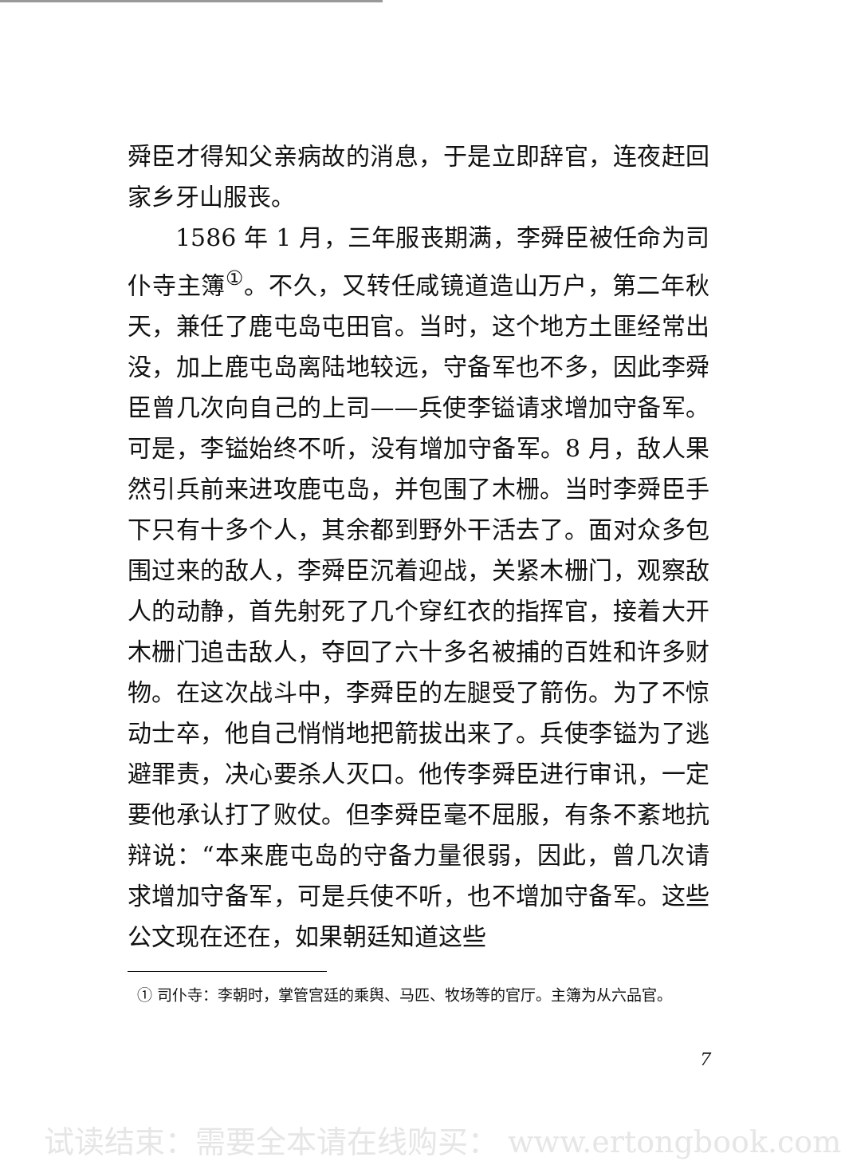舜臣才得知父亲病故的消息，于是立即辞官，连夜赶回家乡牙山服丧。
1586 年 1 月，三年服丧期满，李舜臣被任命为司仆寺主簿<sup>①</sup>。不久，又转任咸镜道造山万户，第二年秋天，兼任了鹿屯岛屯田官。当时，这个地方土匪经常出没，加上鹿屯岛离陆地较远，守备军也不多，因此李舜臣曾几次向自己的上司——兵使李镒请求增加守备军。可是，李镒始终不听，没有增加守备军。8 月，敌人果然引兵前来进攻鹿屯岛，并包围了木栅。当时李舜臣手下只有十多个人，其余都到野外干活去了。面对众多包围过来的敌人，李舜臣沉着迎战，关紧木栅门，观察敌人的动静，首先射死了几个穿红衣的指挥官，接着大开木栅门追击敌人，夺回了六十多名被捕的百姓和许多财物。在这次战斗中，李舜臣的左腿受了箭伤。为了不惊动士卒，他自己悄悄地把箭拔出来了。兵使李镒为了逃避罪责，决心要杀人灭口。他传李舜臣进行审讯，一定要他承认打了败仗。但李舜臣毫不屈服，有条不紊地抗辩说：“本来鹿屯岛的守备力量很弱，因此，曾几次请求增加守备军，可是兵使不听，也不增加守备军。这些公文现在还在，如果朝廷知道这些
① 司仆寺：李朝时，掌管宫廷的乘舆、马匹、牧场等的官厅。主簿为从六品官。
7
试读结束：需要全本请在线购买： www.ertongbook.com